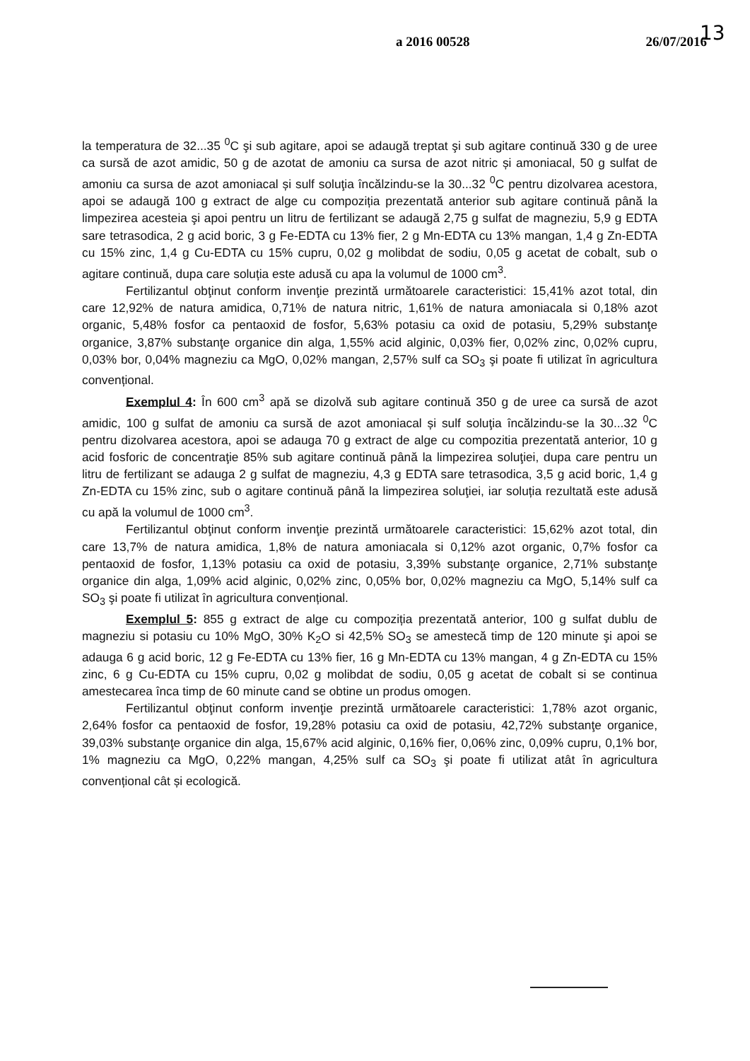a 2016 00528 26/07/2016 13
la temperatura de 32...35 <sup>0</sup>C şi sub agitare, apoi se adaugă treptat şi sub agitare continuă 330 g de uree ca sursă de azot amidic, 50 g de azotat de amoniu ca sursa de azot nitric și amoniacal, 50 g sulfat de amoniu ca sursa de azot amoniacal și sulf soluţia încălzindu-se la 30...32 <sup>0</sup>C pentru dizolvarea acestora, apoi se adaugă 100 g extract de alge cu compoziția prezentată anterior sub agitare continuă până la limpezirea acesteia şi apoi pentru un litru de fertilizant se adaugă 2,75 g sulfat de magneziu, 5,9 g EDTA sare tetrasodica, 2 g acid boric, 3 g Fe-EDTA cu 13% fier, 2 g Mn-EDTA cu 13% mangan, 1,4 g Zn-EDTA cu 15% zinc, 1,4 g Cu-EDTA cu 15% cupru, 0,02 g molibdat de sodiu, 0,05 g acetat de cobalt, sub o agitare continuă, dupa care soluția este adusă cu apa la volumul de 1000 cm<sup>3</sup>.
Fertilizantul obţinut conform invenţie prezintă următoarele caracteristici: 15,41% azot total, din care 12,92% de natura amidica, 0,71% de natura nitric, 1,61% de natura amoniacala si 0,18% azot organic, 5,48% fosfor ca pentaoxid de fosfor, 5,63% potasiu ca oxid de potasiu, 5,29% substanţe organice, 3,87% substanţe organice din alga, 1,55% acid alginic, 0,03% fier, 0,02% zinc, 0,02% cupru, 0,03% bor, 0,04% magneziu ca MgO, 0,02% mangan, 2,57% sulf ca SO<sub>3</sub> şi poate fi utilizat în agricultura convențional.
Exemplul 4: În 600 cm<sup>3</sup> apă se dizolvă sub agitare continuă 350 g de uree ca sursă de azot amidic, 100 g sulfat de amoniu ca sursă de azot amoniacal și sulf soluţia încălzindu-se la 30...32 <sup>0</sup>C pentru dizolvarea acestora, apoi se adauga 70 g extract de alge cu compozitia prezentată anterior, 10 g acid fosforic de concentraţie 85% sub agitare continuă până la limpezirea soluţiei, dupa care pentru un litru de fertilizant se adauga 2 g sulfat de magneziu, 4,3 g EDTA sare tetrasodica, 3,5 g acid boric, 1,4 g Zn-EDTA cu 15% zinc, sub o agitare continuă până la limpezirea soluţiei, iar soluția rezultată este adusă cu apă la volumul de 1000 cm<sup>3</sup>.
Fertilizantul obţinut conform invenţie prezintă următoarele caracteristici: 15,62% azot total, din care 13,7% de natura amidica, 1,8% de natura amoniacala si 0,12% azot organic, 0,7% fosfor ca pentaoxid de fosfor, 1,13% potasiu ca oxid de potasiu, 3,39% substanţe organice, 2,71% substanţe organice din alga, 1,09% acid alginic, 0,02% zinc, 0,05% bor, 0,02% magneziu ca MgO, 5,14% sulf ca SO<sub>3</sub> şi poate fi utilizat în agricultura convențional.
Exemplul 5: 855 g extract de alge cu compoziția prezentată anterior, 100 g sulfat dublu de magneziu si potasiu cu 10% MgO, 30% K<sub>2</sub>O si 42,5% SO<sub>3</sub> se amestecă timp de 120 minute şi apoi se adauga 6 g acid boric, 12 g Fe-EDTA cu 13% fier, 16 g Mn-EDTA cu 13% mangan, 4 g Zn-EDTA cu 15% zinc, 6 g Cu-EDTA cu 15% cupru, 0,02 g molibdat de sodiu, 0,05 g acetat de cobalt si se continua amestecarea înca timp de 60 minute cand se obtine un produs omogen.
Fertilizantul obţinut conform invenţie prezintă următoarele caracteristici: 1,78% azot organic, 2,64% fosfor ca pentaoxid de fosfor, 19,28% potasiu ca oxid de potasiu, 42,72% substanţe organice, 39,03% substanţe organice din alga, 15,67% acid alginic, 0,16% fier, 0,06% zinc, 0,09% cupru, 0,1% bor, 1% magneziu ca MgO, 0,22% mangan, 4,25% sulf ca SO<sub>3</sub> şi poate fi utilizat atât în agricultura convențional cât și ecologică.